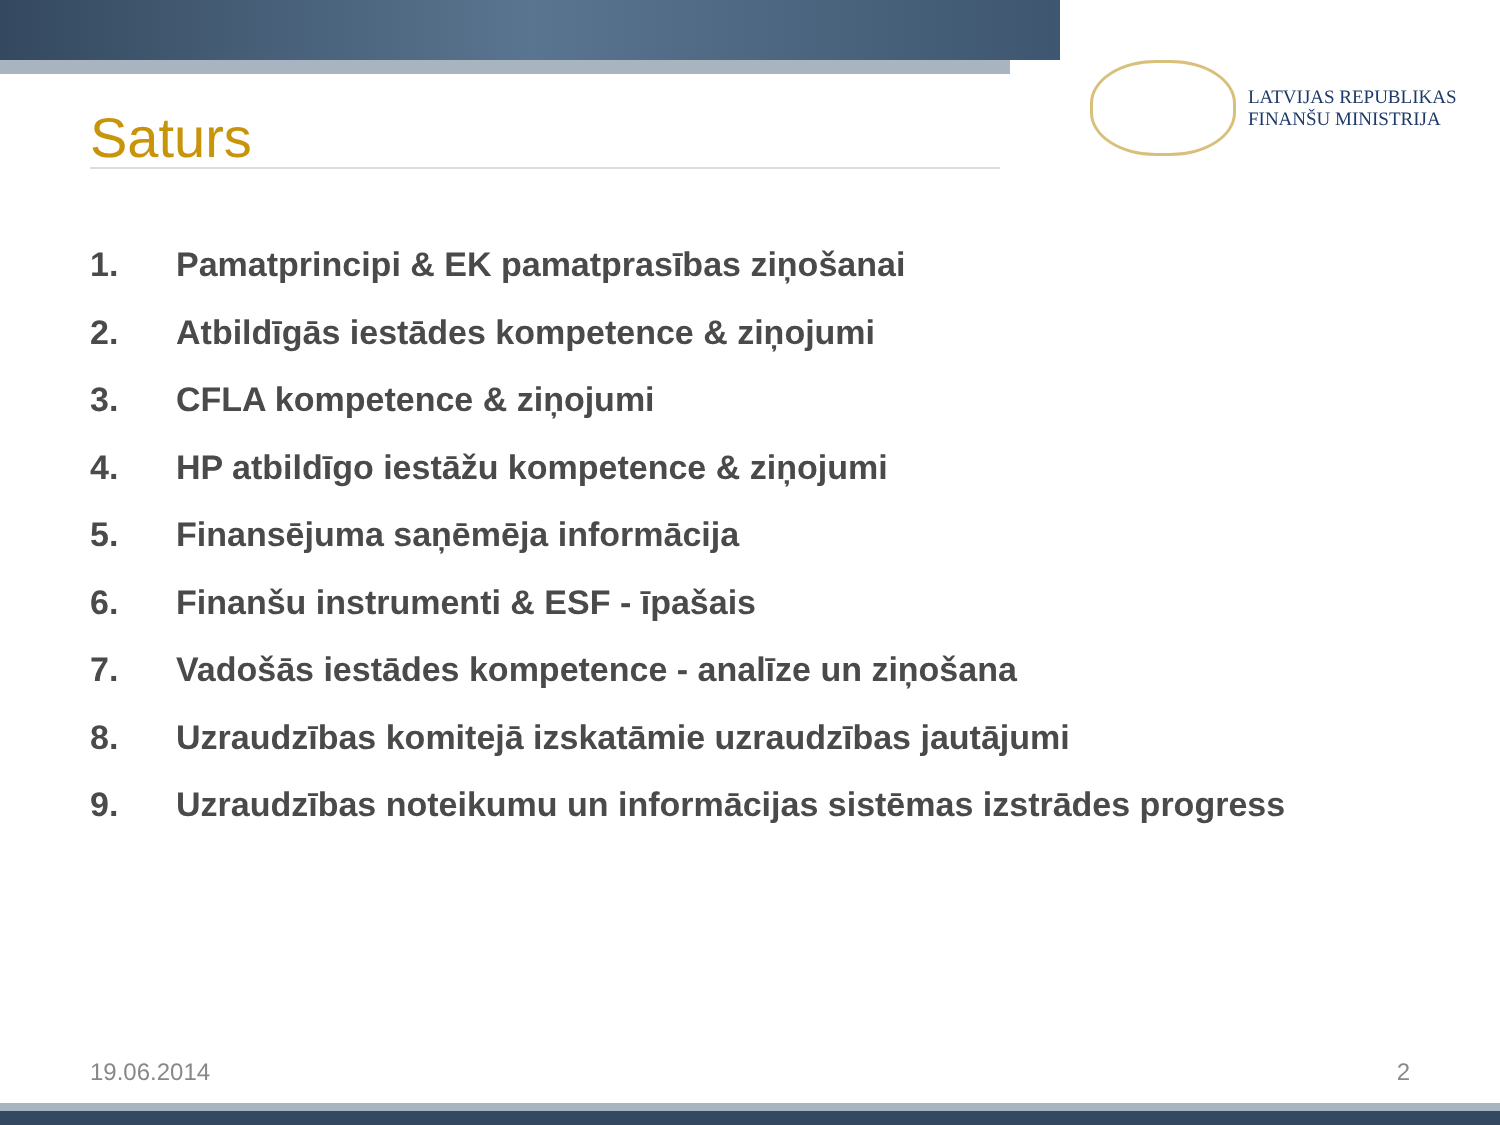LATVIJAS REPUBLIKAS
FINANŠU MINISTRIJA
Saturs
1. Pamatprincipi & EK pamatprasības ziņošanai
2. Atbildīgās iestādes kompetence & ziņojumi
3. CFLA kompetence & ziņojumi
4. HP atbildīgo iestāžu kompetence & ziņojumi
5. Finansējuma saņēmēja informācija
6. Finanšu instrumenti & ESF - īpašais
7. Vadošās iestādes kompetence - analīze un ziņošana
8. Uzraudzības komitejā izskatāmie uzraudzības jautājumi
9. Uzraudzības noteikumu un informācijas sistēmas izstrādes progress
19.06.2014 2